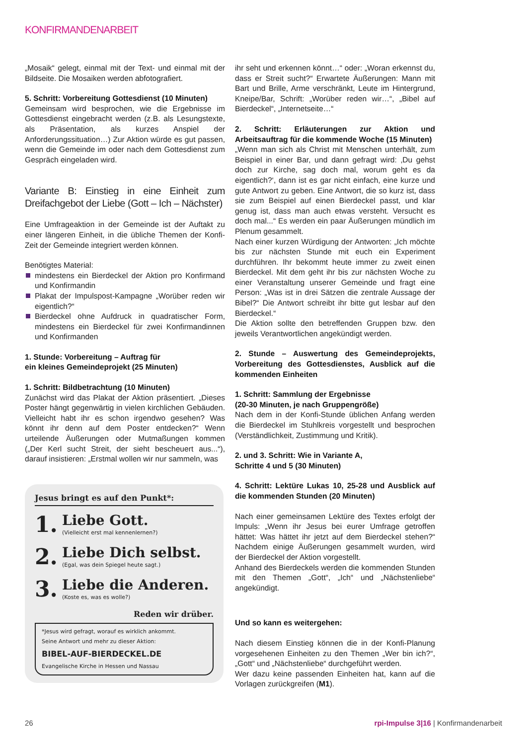KONFIRMANDENARBEIT
„Mosaik“ gelegt, einmal mit der Text- und einmal mit der Bildseite. Die Mosaiken werden abfotografiert.
5. Schritt: Vorbereitung Gottesdienst (10 Minuten)
Gemeinsam wird besprochen, wie die Ergebnisse im Gottesdienst eingebracht werden (z.B. als Lesungstexte, als Präsentation, als kurzes Anspiel der Anforderungssituation…) Zur Aktion würde es gut passen, wenn die Gemeinde im oder nach dem Gottesdienst zum Gespräch eingeladen wird.
Variante B: Einstieg in eine Einheit zum Dreifachgebot der Liebe (Gott – Ich – Nächster)
Eine Umfrageaktion in der Gemeinde ist der Auftakt zu einer längeren Einheit, in die übliche Themen der Konfi-Zeit der Gemeinde integriert werden können.
Benötigtes Material:
mindestens ein Bierdeckel der Aktion pro Konfirmand und Konfirmandin
Plakat der Impulspost-Kampagne „Worüber reden wir eigentlich?“
Bierdeckel ohne Aufdruck in quadratischer Form, mindestens ein Bierdeckel für zwei Konfirmandinnen und Konfirmanden
1. Stunde: Vorbereitung – Auftrag für
ein kleines Gemeindeprojekt (25 Minuten)
1. Schritt: Bildbetrachtung (10 Minuten)
Zunächst wird das Plakat der Aktion präsentiert. „Dieses Poster hängt gegenwärtig in vielen kirchlichen Gebäuden. Vielleicht habt ihr es schon irgendwo gesehen? Was könnt ihr denn auf dem Poster entdecken?“ Wenn urteilende Äußerungen oder Mutmaßungen kommen („Der Kerl sucht Streit, der sieht bescheuert aus...“), darauf insistieren: „Erstmal wollen wir nur sammeln, was
Jesus bringt es auf den Punkt*:
1.
Liebe Gott.
(Vielleicht erst mal kennenlernen?)
2.
Liebe Dich selbst.
(Egal, was dein Spiegel heute sagt.)
3.
Liebe die Anderen.
(Koste es, was es wolle?)
Reden wir drüber.
*Jesus wird gefragt, worauf es wirklich ankommt.
Seine Antwort und mehr zu dieser Aktion:
BIBEL-AUF-BIERDECKEL.DE
Evangelische Kirche in Hessen und Nassau
ihr seht und erkennen könnt…“ oder: „Woran erkennst du, dass er Streit sucht?“ Erwartete Äußerungen: Mann mit Bart und Brille, Arme verschränkt, Leute im Hintergrund, Kneipe/Bar, Schrift: „Worüber reden wir…“, „Bibel auf Bierdeckel“, „Internetseite…“
2. Schritt: Erläuterungen zur Aktion und Arbeitsauftrag für die kommende Woche (15 Minuten)
„Wenn man sich als Christ mit Menschen unterhält, zum Beispiel in einer Bar, und dann gefragt wird: ‚Du gehst doch zur Kirche, sag doch mal, worum geht es da eigentlich?‘, dann ist es gar nicht einfach, eine kurze und gute Antwort zu geben. Eine Antwort, die so kurz ist, dass sie zum Beispiel auf einen Bierdeckel passt, und klar genug ist, dass man auch etwas versteht. Versucht es doch mal...“ Es werden ein paar Äußerungen mündlich im Plenum gesammelt.
Nach einer kurzen Würdigung der Antworten: „Ich möchte bis zur nächsten Stunde mit euch ein Experiment durchführen. Ihr bekommt heute immer zu zweit einen Bierdeckel. Mit dem geht ihr bis zur nächsten Woche zu einer Veranstaltung unserer Gemeinde und fragt eine Person: „Was ist in drei Sätzen die zentrale Aussage der Bibel?“ Die Antwort schreibt ihr bitte gut lesbar auf den Bierdeckel.“
Die Aktion sollte den betreffenden Gruppen bzw. den jeweils Verantwortlichen angekündigt werden.
2. Stunde – Auswertung des Gemeindeprojekts, Vorbereitung des Gottesdienstes, Ausblick auf die kommenden Einheiten
1. Schritt: Sammlung der Ergebnisse
(20-30 Minuten, je nach Gruppengröße)
Nach dem in der Konfi-Stunde üblichen Anfang werden die Bierdeckel im Stuhlkreis vorgestellt und besprochen (Verständlichkeit, Zustimmung und Kritik).
2. und 3. Schritt: Wie in Variante A,
Schritte 4 und 5 (30 Minuten)
4. Schritt: Lektüre Lukas 10, 25-28 und Ausblick auf die kommenden Stunden (20 Minuten)
Nach einer gemeinsamen Lektüre des Textes erfolgt der Impuls: „Wenn ihr Jesus bei eurer Umfrage getroffen hättet: Was hättet ihr jetzt auf dem Bierdeckel stehen?“ Nachdem einige Äußerungen gesammelt wurden, wird der Bierdeckel der Aktion vorgestellt.
Anhand des Bierdeckels werden die kommenden Stunden mit den Themen „Gott“, „Ich“ und „Nächstenliebe“ angekündigt.
Und so kann es weitergehen:
Nach diesem Einstieg können die in der Konfi-Planung vorgesehenen Einheiten zu den Themen „Wer bin ich?“, „Gott“ und „Nächstenliebe“ durchgeführt werden.
Wer dazu keine passenden Einheiten hat, kann auf die Vorlagen zurückgreifen (M1).
26 rpi-Impulse 3|16 | Konfirmandenarbeit